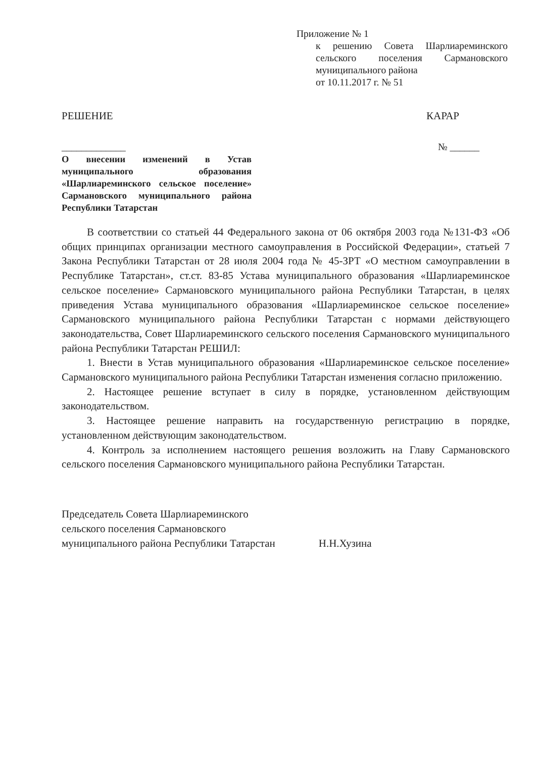Приложение № 1
к решению Совета Шарлиареминского сельского поселения Сармановского муниципального района
от 10.11.2017 г. № 51
РЕШЕНИЕ КАРАР
_____________ № ______
О внесении изменений в Устав муниципального образования «Шарлиареминского сельское поселение» Сармановского муниципального района Республики Татарстан
В соответствии со статьей 44 Федерального закона от 06 октября 2003 года №131-ФЗ «Об общих принципах организации местного самоуправления в Российской Федерации», статьей 7 Закона Республики Татарстан от 28 июля 2004 года № 45-ЗРТ «О местном самоуправлении в Республике Татарстан», ст.ст. 83-85 Устава муниципального образования «Шарлиареминское сельское поселение» Сармановского муниципального района Республики Татарстан, в целях приведения Устава муниципального образования «Шарлиареминское сельское поселение» Сармановского муниципального района Республики Татарстан с нормами действующего законодательства, Совет Шарлиареминского сельского поселения Сармановского муниципального района Республики Татарстан РЕШИЛ:
1. Внести в Устав муниципального образования «Шарлиареминское сельское поселение» Сармановского муниципального района Республики Татарстан изменения согласно приложению.
2. Настоящее решение вступает в силу в порядке, установленном действующим законодательством.
3. Настоящее решение направить на государственную регистрацию в порядке, установленном действующим законодательством.
4. Контроль за исполнением настоящего решения возложить на Главу Сармановского сельского поселения Сармановского муниципального района Республики Татарстан.
Председатель Совета Шарлиареминского
сельского поселения Сармановского
муниципального района Республики Татарстан Н.Н.Хузина